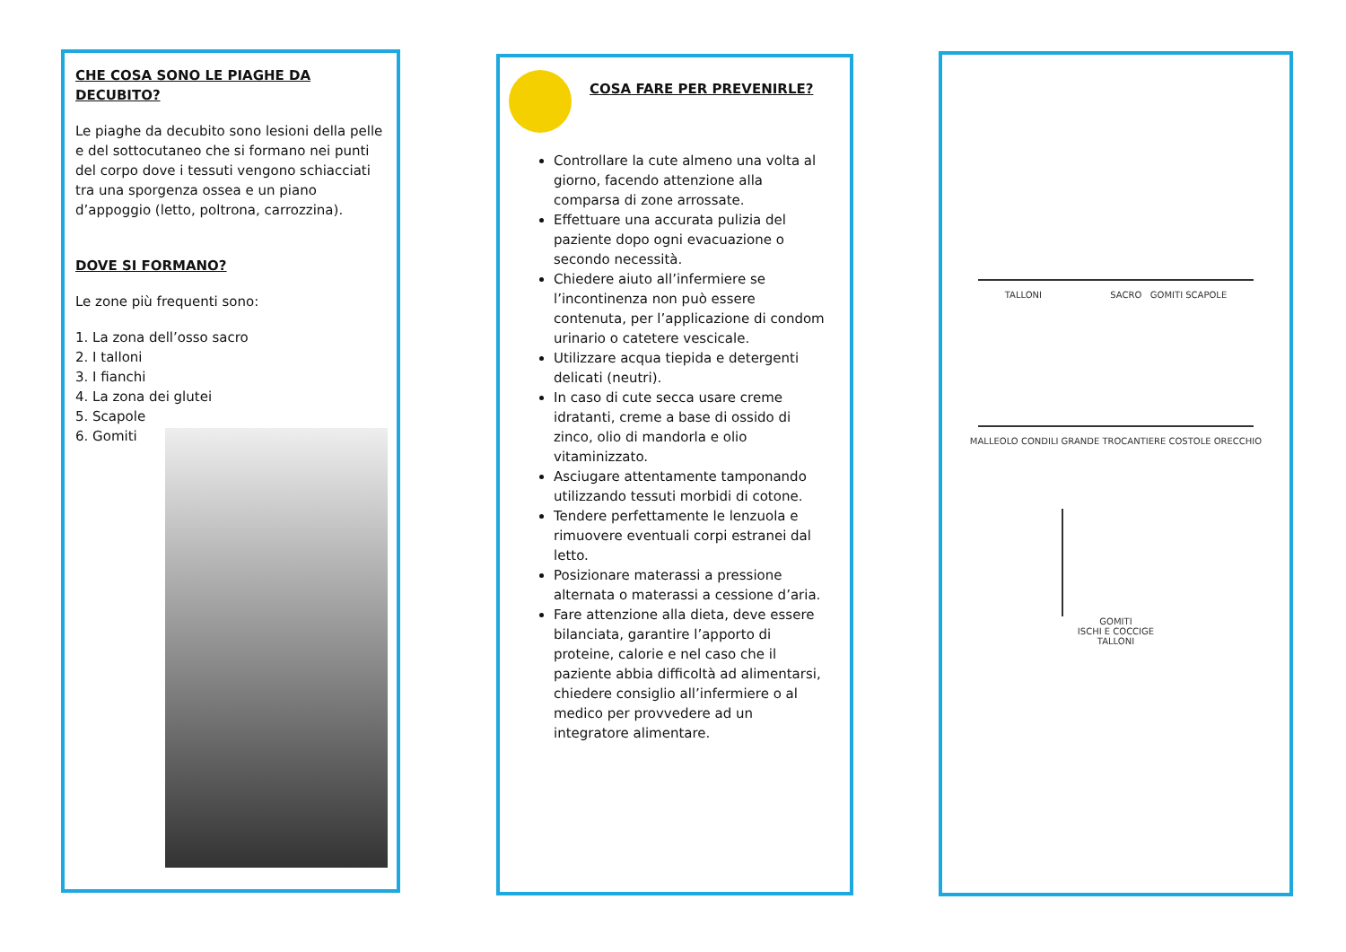CHE COSA SONO LE PIAGHE DA DECUBITO?
Le piaghe da decubito sono lesioni della pelle e del sottocutaneo che si formano nei punti del corpo dove i tessuti vengono schiacciati tra una sporgenza ossea e un piano d’appoggio (letto, poltrona, carrozzina).
DOVE SI FORMANO?
Le zone più frequenti sono:
1. La zona dell’osso sacro
2. I talloni
3. I fianchi
4. La zona dei glutei
5. Scapole
6. Gomiti
COSA FARE PER PREVENIRLE?
Controllare la cute almeno una volta al giorno, facendo attenzione alla comparsa di zone arrossate.
Effettuare una accurata pulizia del paziente dopo ogni evacuazione o secondo necessità.
Chiedere aiuto all’infermiere se l’incontinenza non può essere contenuta, per l’applicazione di condom urinario o catetere vescicale.
Utilizzare acqua tiepida e detergenti delicati (neutri).
In caso di cute secca usare creme idratanti, creme a base di ossido di zinco, olio di mandorla e olio vitaminizzato.
Asciugare attentamente tamponando utilizzando tessuti morbidi di cotone.
Tendere perfettamente le lenzuola e rimuovere eventuali corpi estranei dal letto.
Posizionare materassi a pressione alternata o materassi a cessione d’aria.
Fare attenzione alla dieta, deve essere bilanciata, garantire l’apporto di proteine, calorie e nel caso che il paziente abbia difficoltà ad alimentarsi, chiedere consiglio all’infermiere o al medico per provvedere ad un integratore alimentare.
TALLONI SACRO GOMITI SCAPOLE
MALLEOLO CONDILI GRANDE TROCANTIERE COSTOLE ORECCHIO
GOMITI
ISCHI E COCCIGE
TALLONI